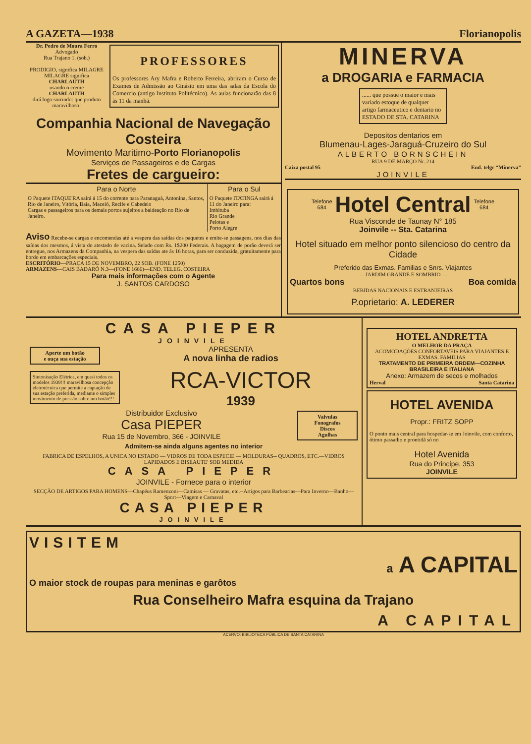A GAZETA—1938 Florianopolis
Dr. Pedro de Moura Ferro
Advogado
Rua Trajano 1. (sob.)
PRODIGIO, significa MILAGRE
MILAGRE significa
CHARLAUTH
usando o creme
CHARLAUTH
dirá logo sorrindo: que produto maravilhoso!
PROFESSORES
Os professores Ary Mafra e Roberto Ferreira, abriram o Curso de Exames de Admissão ao Ginásio em uma das salas da Escola do Comercio (antigo Instituto Politécnico). As aulas funcionarão das 8 às 11 da manhã.
Companhia Nacional de Navegação Costeira
Movimento Maritimo-Porto Florianopolis
Serviços de Passageiros e de Cargas
Fretes de cargueiro:
| Para o Norte | Para o Sul |
| --- | --- |
| O Paquete ITAQUE'RA sairá á 15 do corrente para Paranaguà, Antonina, Santos, Rio de Janeiro, Vitória, Baía, Maceió, Recife e Cabedelo Cargas e passageiros para os demais portos sujeitos a baldeação no Rio de Janeiro. | O Paquete ITATINGA sairà á 11 do Janeiro para: Imbituba Rio Grande Pelotas e Porto Alegre |
Aviso Recebe-se cargas e encomendas até a vespera das saídas dos paquetes e emite-se passagens, nos dias das saídas dos mesmos, á vista do atestado de vacina. Selado com Rs. 1$200 Federais. A bagagem de porão deverá ser entregue, nos Armazens da Companhia, na vespera das saídas ate ás 16 horas, para ser conduzida, gratuitamente para bordo em embarcações especiais.
ESCRITÓRIO—PRAÇA 15 DE NOVEMBRO, 22 SOB. (FONE 1250)
ARMAZENS—CAIS BADARÓ N.3—(FONE 1666)—END. TELEG. COSTEIRA
Para mais informações com o Agente
J. SANTOS CARDOSO
MINERVA
a DROGARIA e FARMACIA
...... que possue o maior e mais variado estoque de qualquer artigo farmaceutico e dentario no ESTADO DE STA. CATARINA
Depositos dentarios em
Blumenau-Lages-Jaraguá-Cruzeiro do Sul
ALBERTO BORNSCHEIN
RUA 9 DE MARÇO Nr. 214
Caixa postal 95 End. telgr “Minerva”
JOINVILE
Telefone
684 Hotel Central Telefone
684
Rua Visconde de Taunay N° 185
Joinvile -- Sta. Catarina
Hotel situado em melhor ponto silencioso do centro da Cidade
Preferido das Exmas. Familias e Snrs. Viajantes
— JARDIM GRANDE E SOMBRIO —
Quartos bons Boa comida
BEBIDAS NACIONAIS E ESTRANJEIRAS
P.oprietario: A. LEDERER
CASA PIEPER
JOINVILE
Aperte um botão
e ouça sua estação
APRESENTA
A nova linha de radios
Sintonisação Elétrica, em quasi todos os modelos 1939!!! maravilhosa concepção eletrotécnica que permite a captação de sua estação preferida, mediante o simples movimento de pressão sobre um botão!!!
RCA-VICTOR
1939
Distribuidor Exclusivo
Casa PIEPER
Rua 15 de Novembro, 366 - JOINVILE
Valvulas
Fonografos
Discos
Agulhas
Admitem-se ainda alguns agentes no interior
FABRICA DE ESPELHOS, A UNICA NO ESTADO — VIDROS DE TODA ESPECIE — MOLDURAS-- QUADROS, ETC.—VIDROS LAPIDADOS E BISEAUTE' SOB MEDIDA
CASA PIEPER
JOINVILE - Fornece para o interior
SECÇÃO DE ARTIGOS PARA HOMENS—Chapéus Ramenzoni—Camisas — Gravatas, etc.--Artigos para Barbearias—Para Inverno—Banho—Sport—Viagem e Carnaval
CASA PIEPER
JOINVILE
HOTEL ANDRETTA
O MELHOR DA PRAÇA
ACOMODAÇÕES CONFORTAVEIS PARA VIAJANTES E EXMAS. FAMILIAS
TRATAMENTO DE PRIMEIRA ORDEM—COZINHA BRASILEIRA E ITALIANA
Anexo: Armazem de secos e molhados
Herval Santa Catarina
HOTEL AVENIDA
Propr.: FRITZ SOPP
O ponto mais central para hospedar-se em Joinvile, com conforto, ótimo passadio e prontidã só no
Hotel Avenida
Rua do Principe, 353
JOINVILE
VISITEM
a A CAPITAL
O maior stock de roupas para meninas e garôtos
Rua Conselheiro Mafra esquina da Trajano
A CAPITAL
ACERVO: BIBLIOTECA PÚBLICA DE SANTA CATARINA